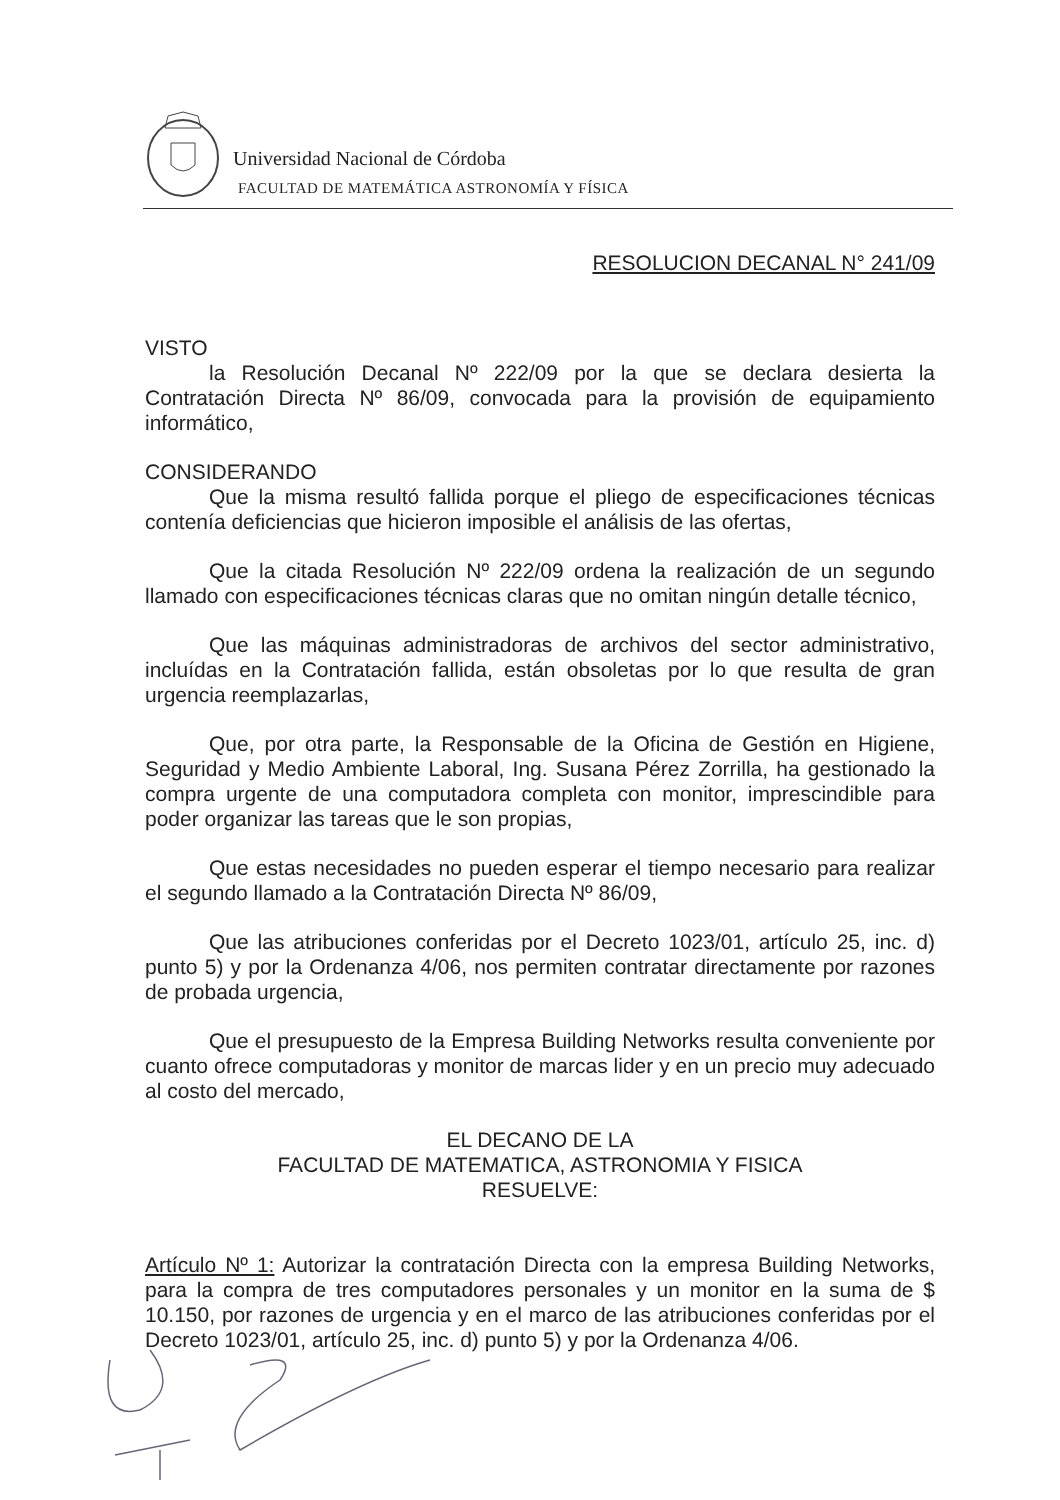Universidad Nacional de Córdoba
FACULTAD DE MATEMÁTICA ASTRONOMÍA Y FÍSICA
RESOLUCION DECANAL N° 241/09
VISTO
la Resolución Decanal Nº 222/09 por la que se declara desierta la Contratación Directa Nº 86/09, convocada para la provisión de equipamiento informático,
CONSIDERANDO
Que la misma resultó fallida porque el pliego de especificaciones técnicas contenía deficiencias que hicieron imposible el análisis de las ofertas,
Que la citada Resolución Nº 222/09 ordena la realización de un segundo llamado con especificaciones técnicas claras que no omitan ningún detalle técnico,
Que las máquinas administradoras de archivos del sector administrativo, incluídas en la Contratación fallida, están obsoletas por lo que resulta de gran urgencia reemplazarlas,
Que, por otra parte, la Responsable de la Oficina de Gestión en Higiene, Seguridad y Medio Ambiente Laboral, Ing. Susana Pérez Zorrilla, ha gestionado la compra urgente de una computadora completa con monitor, imprescindible para poder organizar las tareas que le son propias,
Que estas necesidades no pueden esperar el tiempo necesario para realizar el segundo llamado a la Contratación Directa Nº 86/09,
Que las atribuciones conferidas por el Decreto 1023/01, artículo 25, inc. d) punto 5) y por la Ordenanza 4/06, nos permiten contratar directamente por razones de probada urgencia,
Que el presupuesto de la Empresa Building Networks resulta conveniente por cuanto ofrece computadoras y monitor de marcas lider y en un precio muy adecuado al costo del mercado,
EL DECANO DE LA
FACULTAD DE MATEMATICA, ASTRONOMIA Y FISICA
RESUELVE:
Artículo Nº 1: Autorizar la contratación Directa con la empresa Building Networks, para la compra de tres computadores personales y un monitor en la suma de $ 10.150, por razones de urgencia y en el marco de las atribuciones conferidas por el Decreto 1023/01, artículo 25, inc. d) punto 5) y por la Ordenanza 4/06.